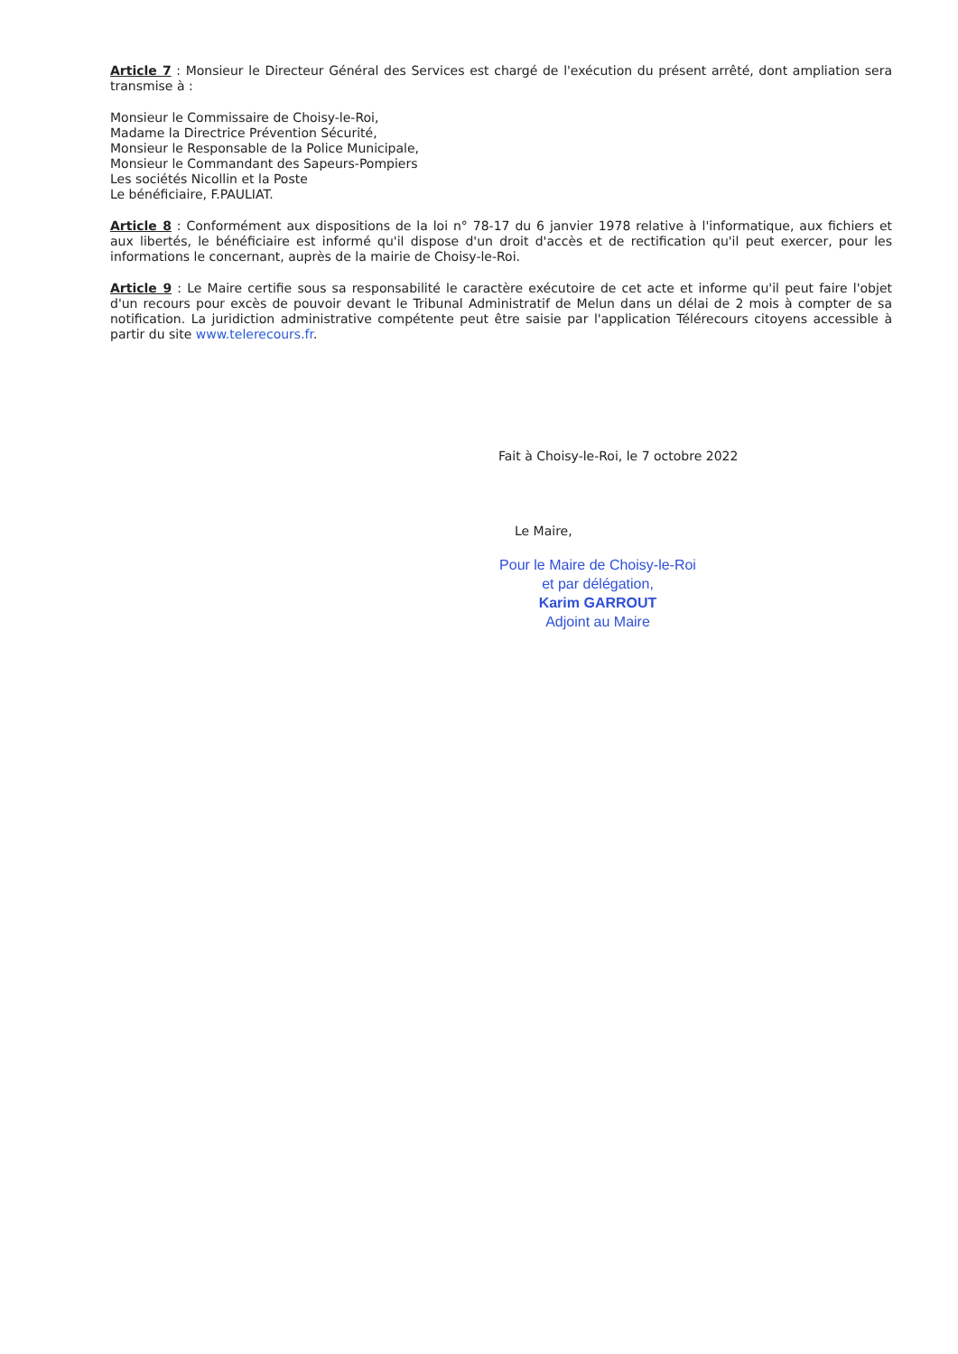Article 7 : Monsieur le Directeur Général des Services est chargé de l'exécution du présent arrêté, dont ampliation sera transmise à :
Monsieur le Commissaire de Choisy-le-Roi,
Madame la Directrice Prévention Sécurité,
Monsieur le Responsable de la Police Municipale,
Monsieur le Commandant des Sapeurs-Pompiers
Les sociétés Nicollin et la Poste
Le bénéficiaire, F.PAULIAT.
Article 8 : Conformément aux dispositions de la loi n° 78-17 du 6 janvier 1978 relative à l'informatique, aux fichiers et aux libertés, le bénéficiaire est informé qu'il dispose d'un droit d'accès et de rectification qu'il peut exercer, pour les informations le concernant, auprès de la mairie de Choisy-le-Roi.
Article 9 : Le Maire certifie sous sa responsabilité le caractère exécutoire de cet acte et informe qu'il peut faire l'objet d'un recours pour excès de pouvoir devant le Tribunal Administratif de Melun dans un délai de 2 mois à compter de sa notification. La juridiction administrative compétente peut être saisie par l'application Télérecours citoyens accessible à partir du site www.telerecours.fr.
Fait à Choisy-le-Roi, le 7 octobre 2022
Le Maire,
Pour le Maire de Choisy-le-Roi
et par délégation,
Karim GARROUT
Adjoint au Maire